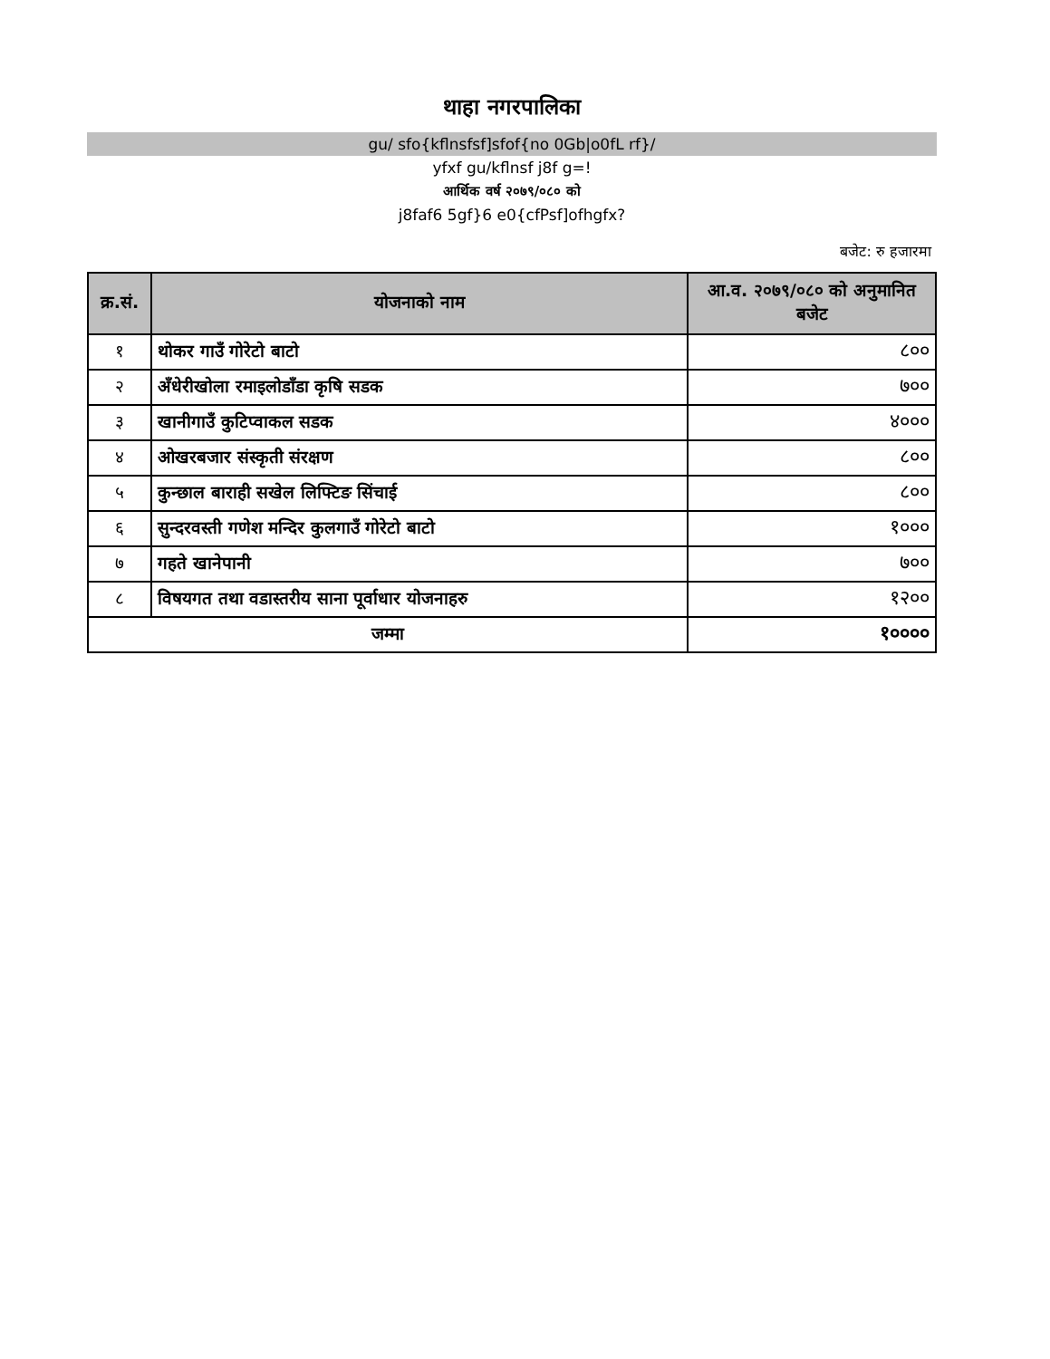थाहा नगरपालिका
gu/ sfo{kflnsfsf]sfof{no 0Gb|o0fL rf}/
yfxf gu/kflnsf j8f g=!
आर्थिक वर्ष २०७९/०८० को
j8faf6 5gf}6 e0{cfPsf]ofhgfx?
बजेट: रु हजारमा
| क्र.सं. | योजनाको नाम | आ.व. २०७९/०८० को अनुमानित बजेट |
| --- | --- | --- |
| १ | थोकर गाउँ गोरेटो बाटो | ८०० |
| २ | अँधेरीखोला रमाइलोडाँडा कृषि सडक | ७०० |
| ३ | खानीगाउँ कुटिप्वाकल सडक | ४००० |
| ४ | ओखरबजार संस्कृती संरक्षण | ८०० |
| ५ | कुन्छाल बाराही सखेल लिफ्टिङ सिंचाई | ८०० |
| ६ | सुन्दरवस्ती गणेश मन्दिर कुलगाउँ गोरेटो बाटो | १००० |
| ७ | गहते खानेपानी | ७०० |
| ८ | विषयगत तथा वडास्तरीय साना पूर्वाधार योजनाहरु | १२०० |
| जम्मा | | १०००० |